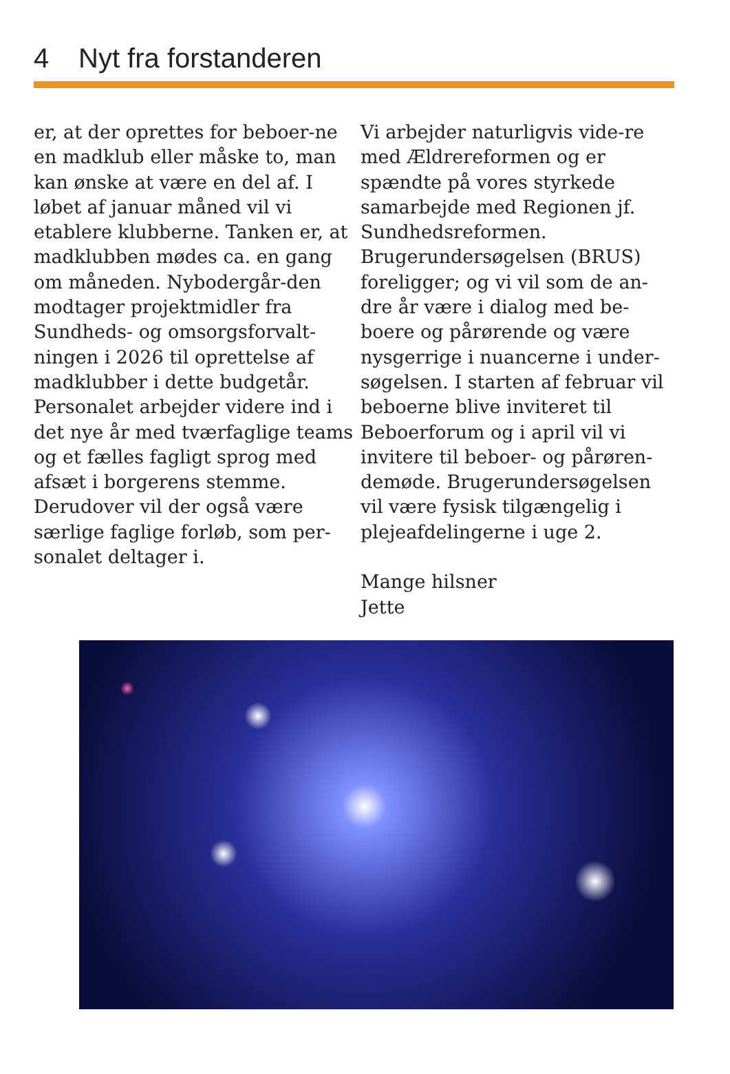4 Nyt fra forstanderen
er, at der oprettes for beboer-ne en madklub eller måske to, man kan ønske at være en del af. I løbet af januar måned vil vi etablere klubberne. Tanken er, at madklubben mødes ca. en gang om måneden. Nybodergår-den modtager projektmidler fra Sundheds- og omsorgsforvalt-ningen i 2026 til oprettelse af madklubber i dette budgetår. Personalet arbejder videre ind i det nye år med tværfaglige teams og et fælles fagligt sprog med afsæt i borgerens stemme. Derudover vil der også være særlige faglige forløb, som per-sonalet deltager i.
Vi arbejder naturligvis vide-re med Ældrereformen og er spændte på vores styrkede samarbejde med Regionen jf. Sundhedsreformen. Brugerundersøgelsen (BRUS) foreligger; og vi vil som de an-dre år være i dialog med be-boere og pårørende og være nysgerrige i nuancerne i under-søgelsen. I starten af februar vil beboerne blive inviteret til Beboerforum og i april vil vi invitere til beboer- og pårøren-demøde. Brugerundersøgelsen vil være fysisk tilgængelig i plejeafdelingerne i uge 2.
Mange hilsner
Jette